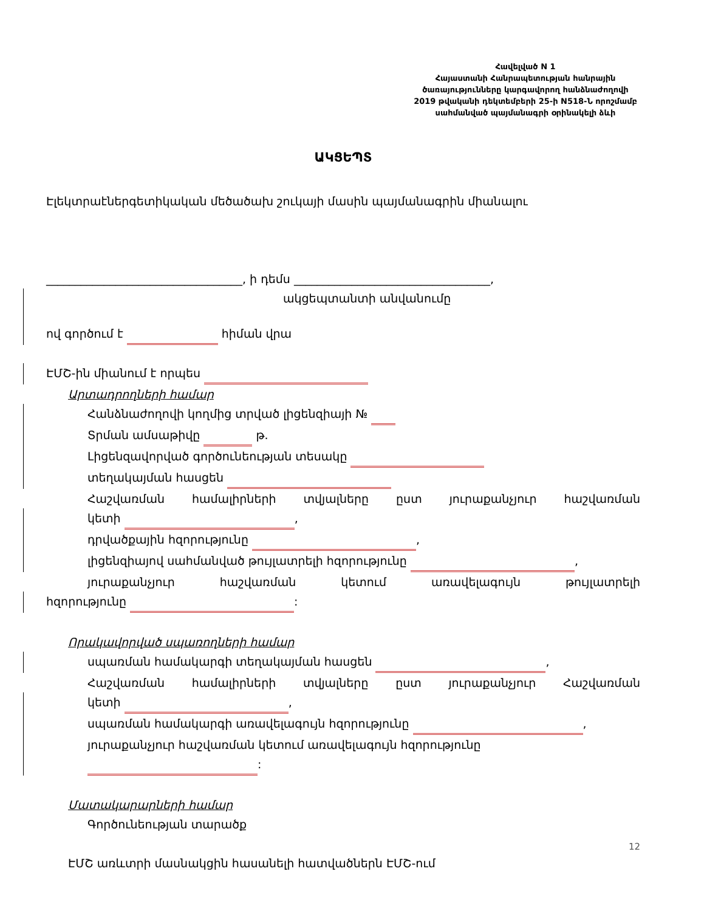Հավելված N 1
Հայաստանի Հանրապետության հանրային
ծառայությունները կարգավորող հանձնաժողովի
2019 թվականի դեկտեմբերի 25-ի N518-Ն որոշմամբ
սահմանված պայմանագրի օրինակելի ձևի
ԱԿՑԵՊՏ
Էլեկտրաէներգետիկական մեծածախ շուկայի մասին պայմանագրին միանալու
__________________________________, ի դեմս __________________________________,
ակցեպտանտի անվանումը
ով գործում է հիման վրա
ԷՄՇ-ին միանում է որպես
Արտադրողների համար
Հանձնաժողովի կողմից տրված լիցենզիայի №
Տրման ամսաթիվը թ.
Լիցենզավորված գործունեության տեսակը
տեղակայման հասցեն
Հաշվառման համալիրների տվյալները ըստ յուրաքանչյուր հաշվառման
կետի ,
դրվածքային հզորությունը ,
լիցենզիայով սահմանված թույլատրելի հզորությունը ,
յուրաքանչյուր հաշվառման կետում առավելագույն թույլատրելի
հզորությունը :
Որակավորված սպառողների համար
սպառման համակարգի տեղակայման հասցեն ,
Հաշվառման համալիրների տվյալները ըստ յուրաքանչյուր Հաշվառման
կետի ,
սպառման համակարգի առավելագույն հզորությունը ,
յուրաքանչյուր հաշվառման կետում առավելագույն հզորությունը :
Մատակարարների համար
Գործունեության տարածք
ԷՄՇ առևտրի մասնակցին հասանելի հատվածներն ԷՄՇ-ում
12